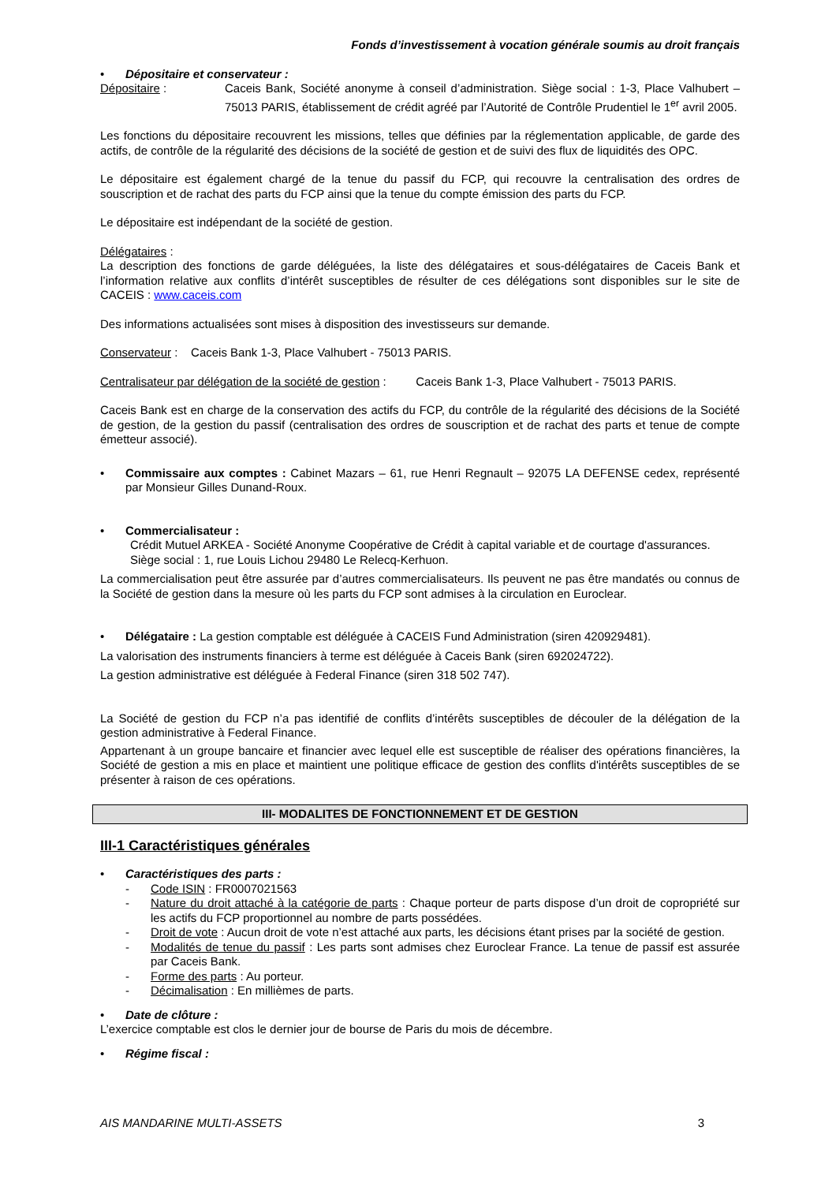Fonds d’investissement à vocation générale soumis au droit français
• Dépositaire et conservateur :
Dépositaire : Caceis Bank, Société anonyme à conseil d’administration. Siège social : 1-3, Place Valhubert – 75013 PARIS, établissement de crédit agréé par l’Autorité de Contrôle Prudentiel le 1<sup>er</sup> avril 2005.
Les fonctions du dépositaire recouvrent les missions, telles que définies par la réglementation applicable, de garde des actifs, de contrôle de la régularité des décisions de la société de gestion et de suivi des flux de liquidités des OPC.
Le dépositaire est également chargé de la tenue du passif du FCP, qui recouvre la centralisation des ordres de souscription et de rachat des parts du FCP ainsi que la tenue du compte émission des parts du FCP.
Le dépositaire est indépendant de la société de gestion.
Délégataires :
La description des fonctions de garde déléguées, la liste des délégataires et sous-délégataires de Caceis Bank et l’information relative aux conflits d’intérêt susceptibles de résulter de ces délégations sont disponibles sur le site de CACEIS : www.caceis.com
Des informations actualisées sont mises à disposition des investisseurs sur demande.
Conservateur : Caceis Bank 1-3, Place Valhubert - 75013 PARIS.
Centralisateur par délégation de la société de gestion : Caceis Bank 1-3, Place Valhubert - 75013 PARIS.
Caceis Bank est en charge de la conservation des actifs du FCP, du contrôle de la régularité des décisions de la Société de gestion, de la gestion du passif (centralisation des ordres de souscription et de rachat des parts et tenue de compte émetteur associé).
• Commissaire aux comptes : Cabinet Mazars – 61, rue Henri Regnault – 92075 LA DEFENSE cedex, représenté par Monsieur Gilles Dunand-Roux.
• Commercialisateur :
Crédit Mutuel ARKEA - Société Anonyme Coopérative de Crédit à capital variable et de courtage d'assurances.
Siège social : 1, rue Louis Lichou 29480 Le Relecq-Kerhuon.
La commercialisation peut être assurée par d’autres commercialisateurs. Ils peuvent ne pas être mandatés ou connus de la Société de gestion dans la mesure où les parts du FCP sont admises à la circulation en Euroclear.
• Délégataire : La gestion comptable est déléguée à CACEIS Fund Administration (siren 420929481).
La valorisation des instruments financiers à terme est déléguée à Caceis Bank (siren 692024722).
La gestion administrative est déléguée à Federal Finance (siren 318 502 747).
La Société de gestion du FCP n’a pas identifié de conflits d’intérêts susceptibles de découler de la délégation de la gestion administrative à Federal Finance.
Appartenant à un groupe bancaire et financier avec lequel elle est susceptible de réaliser des opérations financières, la Société de gestion a mis en place et maintient une politique efficace de gestion des conflits d'intérêts susceptibles de se présenter à raison de ces opérations.
III- MODALITES DE FONCTIONNEMENT ET DE GESTION
III-1 Caractéristiques générales
• Caractéristiques des parts :
- Code ISIN : FR0007021563
- Nature du droit attaché à la catégorie de parts : Chaque porteur de parts dispose d’un droit de copropriété sur les actifs du FCP proportionnel au nombre de parts possédées.
- Droit de vote : Aucun droit de vote n’est attaché aux parts, les décisions étant prises par la société de gestion.
- Modalités de tenue du passif : Les parts sont admises chez Euroclear France. La tenue de passif est assurée par Caceis Bank.
- Forme des parts : Au porteur.
- Décimalisation : En millièmes de parts.
• Date de clôture :
L’exercice comptable est clos le dernier jour de bourse de Paris du mois de décembre.
• Régime fiscal :
AIS MANDARINE MULTI-ASSETS 3